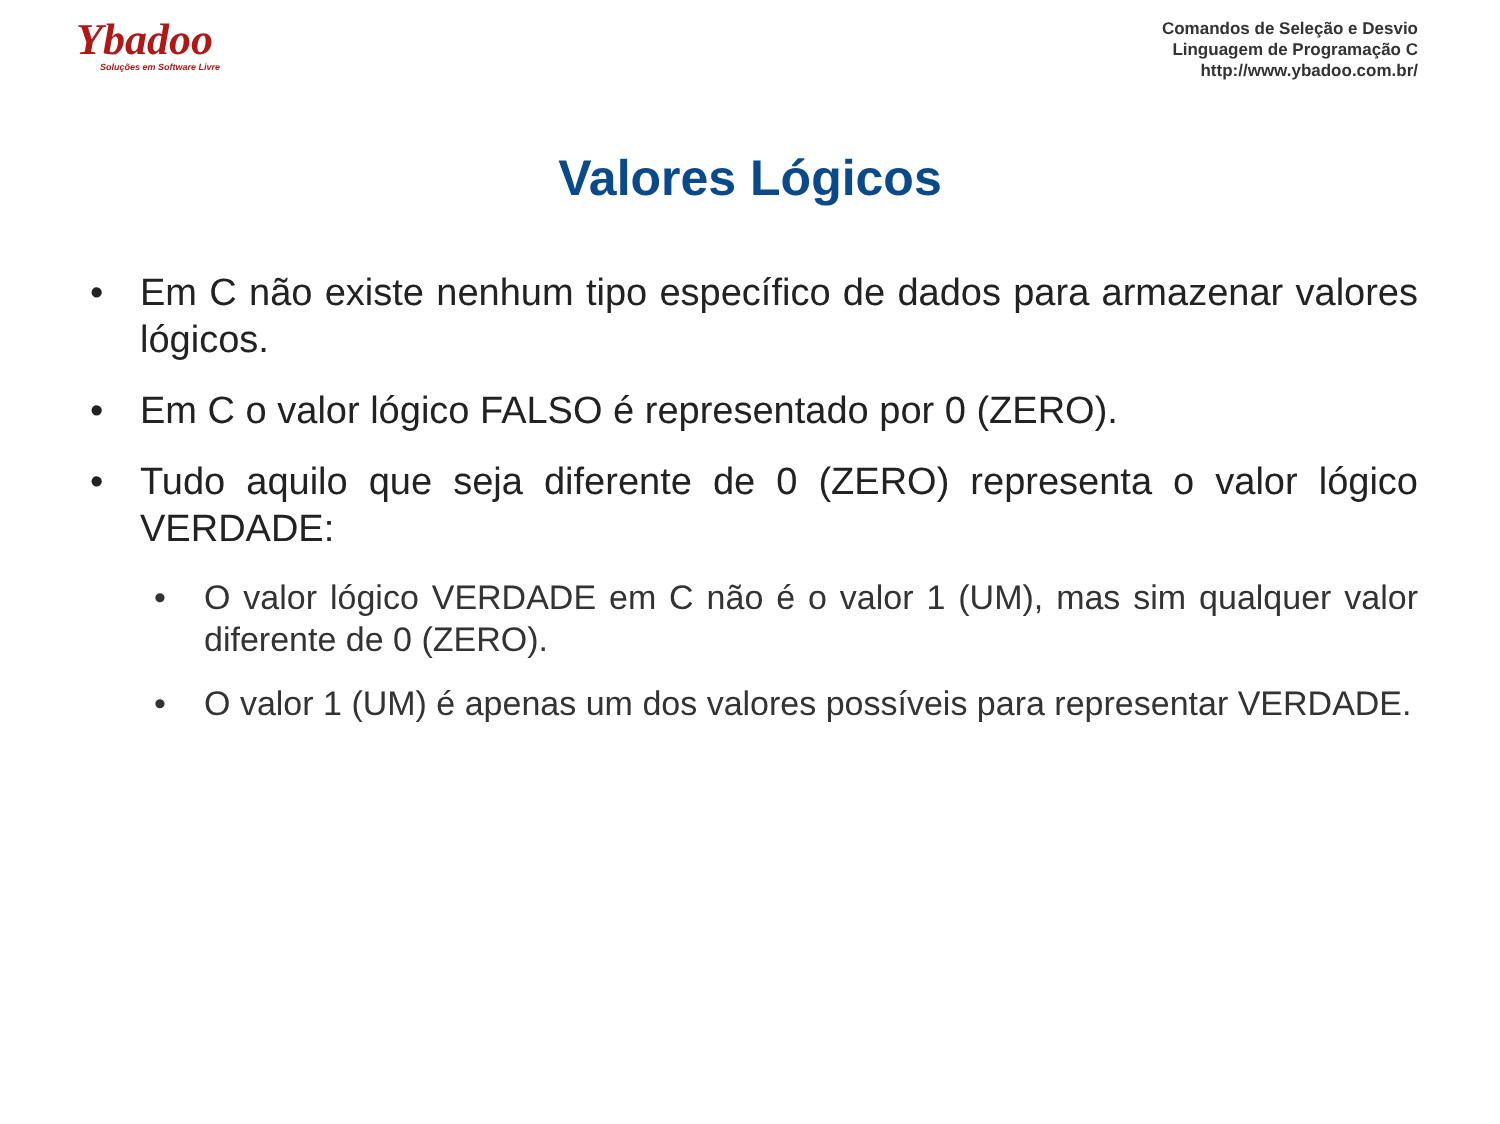Ybadoo
Soluções em Software Livre
Comandos de Seleção e Desvio
Linguagem de Programação C
http://www.ybadoo.com.br/
Valores Lógicos
• Em C não existe nenhum tipo específico de dados para armazenar valores lógicos.
• Em C o valor lógico FALSO é representado por 0 (ZERO).
• Tudo aquilo que seja diferente de 0 (ZERO) representa o valor lógico VERDADE:
• O valor lógico VERDADE em C não é o valor 1 (UM), mas sim qualquer valor diferente de 0 (ZERO).
• O valor 1 (UM) é apenas um dos valores possíveis para representar VERDADE.